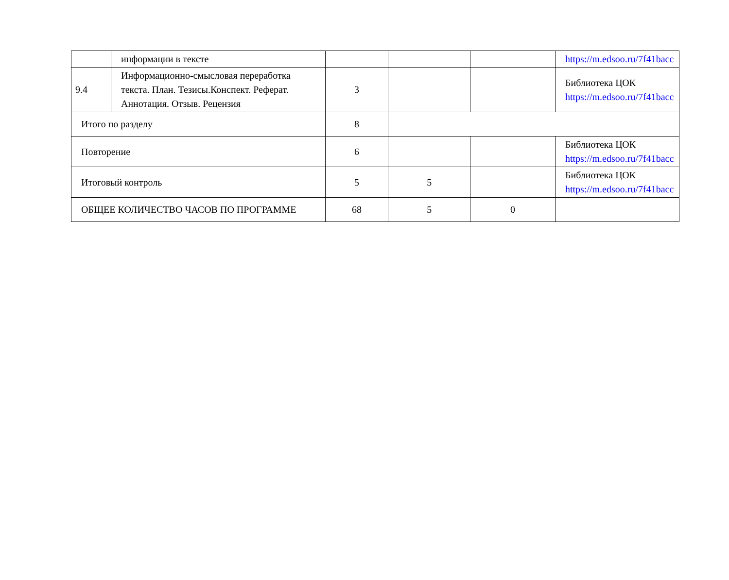| | информации в тексте | | | | https://m.edsoo.ru/7f41bacc |
| 9.4 | Информационно-смысловая переработка текста. План. Тезисы.Конспект. Реферат. Аннотация. Отзыв. Рецензия | 3 | | | Библиотека ЦОК https://m.edsoo.ru/7f41bacc |
| Итого по разделу | | 8 | | | |
| Повторение | | 6 | | | Библиотека ЦОК https://m.edsoo.ru/7f41bacc |
| Итоговый контроль | | 5 | 5 | | Библиотека ЦОК https://m.edsoo.ru/7f41bacc |
| ОБЩЕЕ КОЛИЧЕСТВО ЧАСОВ ПО ПРОГРАММЕ | | 68 | 5 | 0 | |